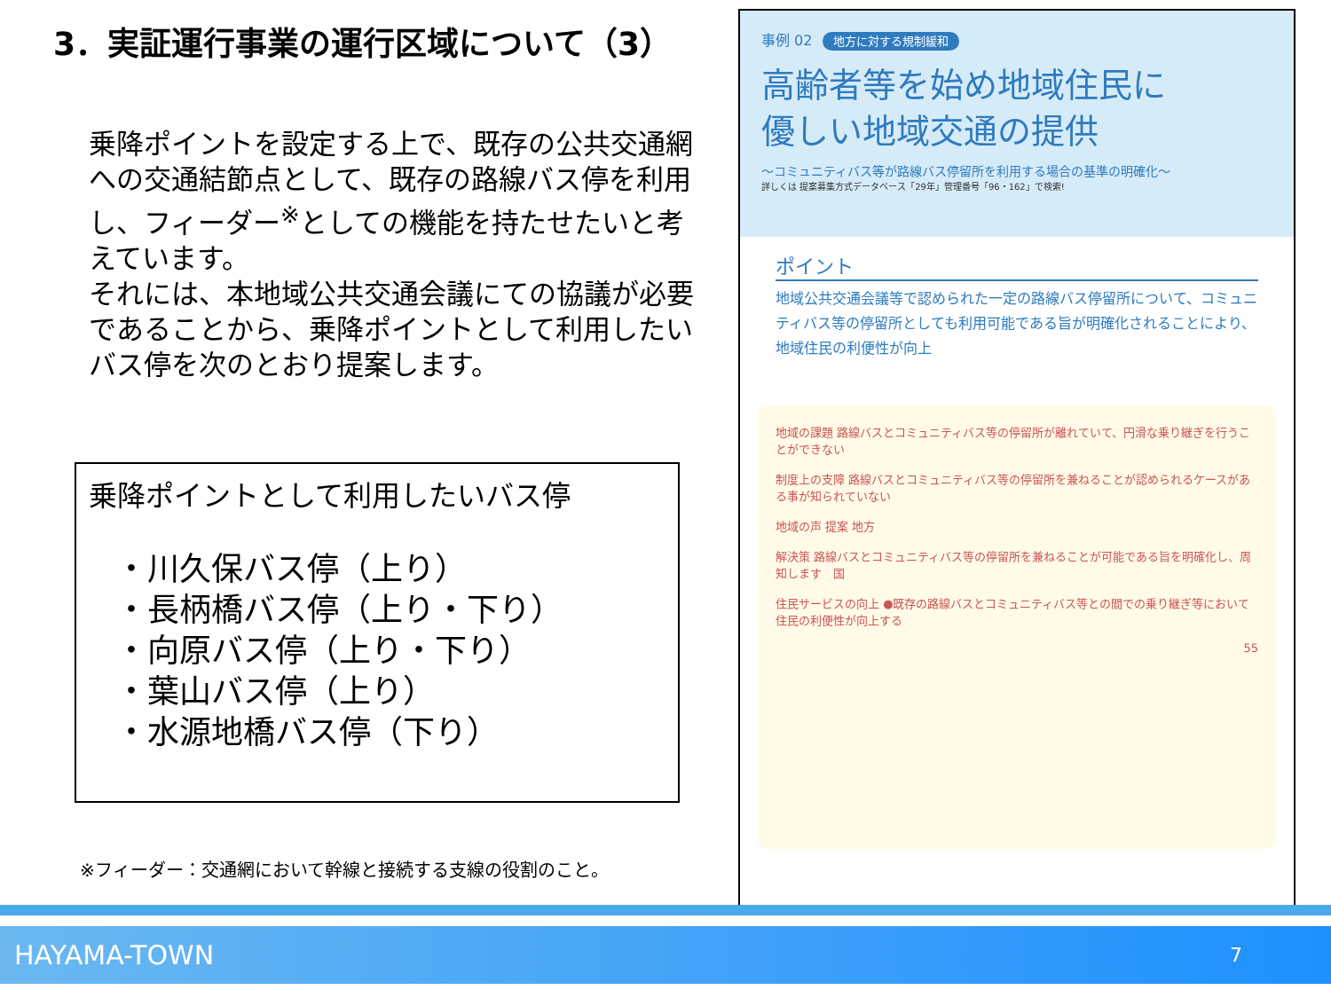3．実証運行事業の運行区域について（3）
乗降ポイントを設定する上で、既存の公共交通網への交通結節点として、既存の路線バス停を利用し、フィーダー<sup>※</sup>としての機能を持たせたいと考えています。
それには、本地域公共交通会議にての協議が必要であることから、乗降ポイントとして利用したいバス停を次のとおり提案します。
乗降ポイントとして利用したいバス停
・川久保バス停（上り）
・長柄橋バス停（上り・下り）
・向原バス停（上り・下り）
・葉山バス停（上り）
・水源地橋バス停（下り）
※フィーダー：交通網において幹線と接続する支線の役割のこと。
事例 02 地方に対する規制緩和
高齢者等を始め地域住民に
優しい地域交通の提供
～コミュニティバス等が路線バス停留所を利用する場合の基準の明確化～
詳しくは 提案募集方式データベース「29年」管理番号「96・162」で検索!
ポイント
地域公共交通会議等で認められた一定の路線バス停留所について、コミュニティバス等の停留所としても利用可能である旨が明確化されることにより、地域住民の利便性が向上
地域の課題 路線バスとコミュニティバス等の停留所が離れていて、円滑な乗り継ぎを行うことができない
制度上の支障 路線バスとコミュニティバス等の停留所を兼ねることが認められるケースがある事が知られていない
地域の声 提案 地方
解決策 路線バスとコミュニティバス等の停留所を兼ねることが可能である旨を明確化し、周知します　国
住民サービスの向上 ●既存の路線バスとコミュニティバス等との間での乗り継ぎ等において住民の利便性が向上する
55
HAYAMA-TOWN 7